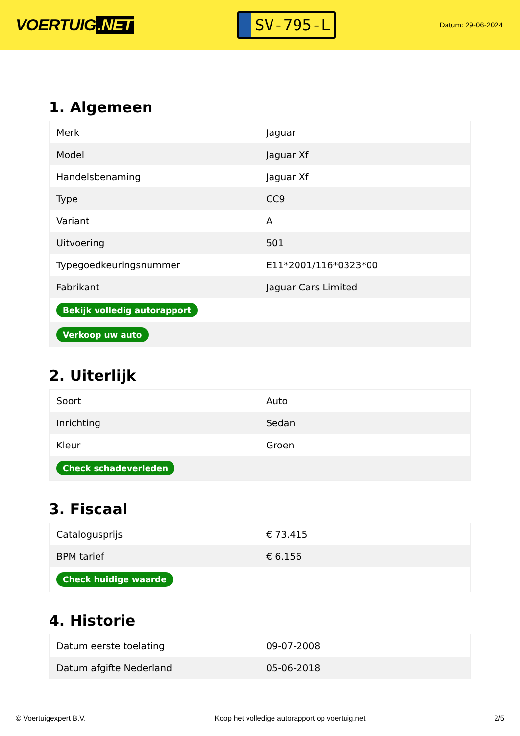VOERTUIG.NET
SV-795-L
Datum: 29-06-2024
1. Algemeen
| Merk | Jaguar |
| Model | Jaguar Xf |
| Handelsbenaming | Jaguar Xf |
| Type | CC9 |
| Variant | A |
| Uitvoering | 501 |
| Typegoedkeuringsnummer | E11*2001/116*0323*00 |
| Fabrikant | Jaguar Cars Limited |
| Bekijk volledig autorapport | |
| Verkoop uw auto | |
2. Uiterlijk
| Soort | Auto |
| Inrichting | Sedan |
| Kleur | Groen |
| Check schadeverleden | |
3. Fiscaal
| Catalogusprijs | € 73.415 |
| BPM tarief | € 6.156 |
| Check huidige waarde | |
4. Historie
| Datum eerste toelating | 09-07-2008 |
| Datum afgifte Nederland | 05-06-2018 |
© Voertuigexpert B.V. Koop het volledige autorapport op voertuig.net 2/5